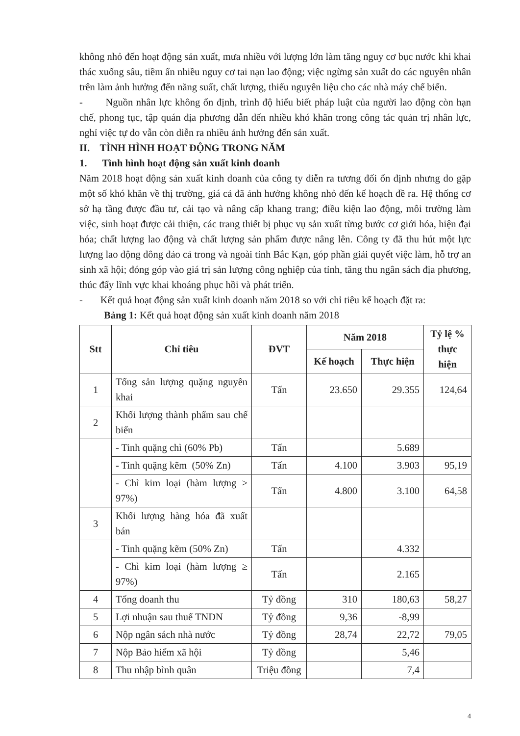không nhỏ đến hoạt động sản xuất, mưa nhiều với lượng lớn làm tăng nguy cơ bục nước khi khai thác xuống sâu, tiềm ẩn nhiều nguy cơ tai nạn lao động; việc ngừng sản xuất do các nguyên nhân trên làm ảnh hưởng đến năng suất, chất lượng, thiếu nguyên liệu cho các nhà máy chế biến.
- Nguồn nhân lực không ổn định, trình độ hiểu biết pháp luật của người lao động còn hạn chế, phong tục, tập quán địa phương dẫn đến nhiều khó khăn trong công tác quản trị nhân lực, nghỉ việc tự do vẫn còn diễn ra nhiều ảnh hưởng đến sản xuất.
II. TÌNH HÌNH HOẠT ĐỘNG TRONG NĂM
1. Tình hình hoạt động sản xuất kinh doanh
Năm 2018 hoạt động sản xuất kinh doanh của công ty diễn ra tương đối ổn định nhưng do gặp một số khó khăn về thị trường, giá cả đã ảnh hưởng không nhỏ đến kế hoạch đề ra. Hệ thống cơ sở hạ tầng được đầu tư, cải tạo và nâng cấp khang trang; điều kiện lao động, môi trường làm việc, sinh hoạt được cải thiện, các trang thiết bị phục vụ sản xuất từng bước cơ giới hóa, hiện đại hóa; chất lượng lao động và chất lượng sản phẩm được nâng lên. Công ty đã thu hút một lực lượng lao động đông đảo cả trong và ngoài tỉnh Bắc Kạn, góp phần giải quyết việc làm, hỗ trợ an sinh xã hội; đóng góp vào giá trị sản lượng công nghiệp của tỉnh, tăng thu ngân sách địa phương, thúc đẩy lĩnh vực khai khoáng phục hồi và phát triển.
- Kết quả hoạt động sản xuất kinh doanh năm 2018 so với chỉ tiêu kế hoạch đặt ra:
Bảng 1: Kết quả hoạt động sản xuất kinh doanh năm 2018
| Stt | Chỉ tiêu | ĐVT | Năm 2018 | | Tỷ lệ % thực hiện |
| --- | --- | --- | --- | --- | --- |
| | | | Kế hoạch | Thực hiện | |
| 1 | Tổng sản lượng quặng nguyên khai | Tấn | 23.650 | 29.355 | 124,64 |
| 2 | Khối lượng thành phẩm sau chế biến | | | | |
| | - Tinh quặng chì (60% Pb) | Tấn | | 5.689 | |
| | - Tinh quặng kẽm (50% Zn) | Tấn | 4.100 | 3.903 | 95,19 |
| | - Chì kim loại (hàm lượng ≥ 97%) | Tấn | 4.800 | 3.100 | 64,58 |
| 3 | Khối lượng hàng hóa đã xuất bán | | | | |
| | - Tinh quặng kẽm (50% Zn) | Tấn | | 4.332 | |
| | - Chì kim loại (hàm lượng ≥ 97%) | Tấn | | 2.165 | |
| 4 | Tổng doanh thu | Tỷ đồng | 310 | 180,63 | 58,27 |
| 5 | Lợi nhuận sau thuế TNDN | Tỷ đồng | 9,36 | -8,99 | |
| 6 | Nộp ngân sách nhà nước | Tỷ đồng | 28,74 | 22,72 | 79,05 |
| 7 | Nộp Bảo hiểm xã hội | Tỷ đồng | | 5,46 | |
| 8 | Thu nhập bình quân | Triệu đồng | | 7,4 | |
4